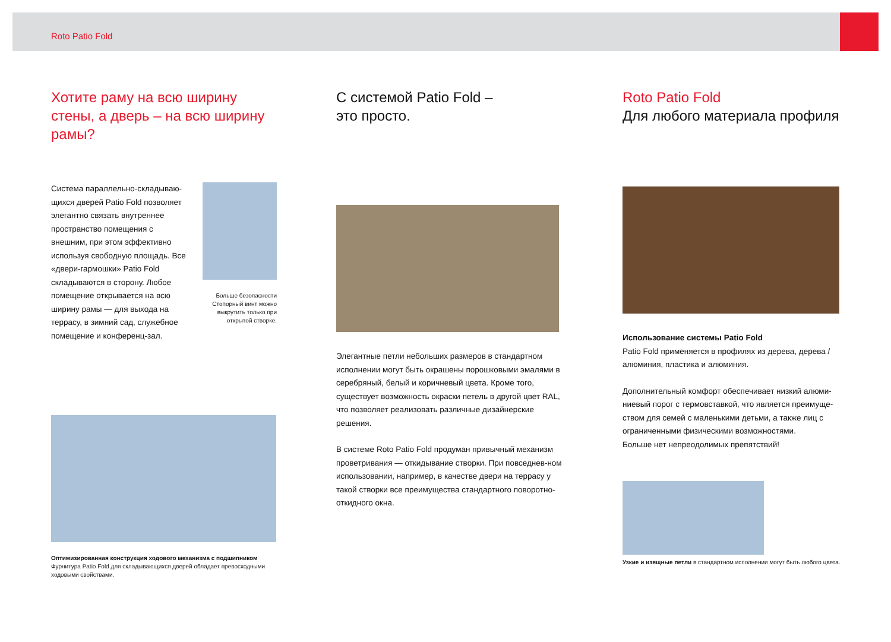Roto Patio Fold
Хотите раму на всю ширину стены, а дверь – на всю ширину рамы?
Система параллельно-складываю-щихся дверей Patio Fold позволяет элегантно связать внутреннее пространство помещения с внешним, при этом эффективно используя свободную площадь. Все «двери-гармошки» Patio Fold складываются в сторону. Любое помещение открывается на всю ширину рамы — для выхода на террасу, в зимний сад, служебное помещение и конференц-зал.
Больше безопасности
Стопорный винт можно выкрутить только при открытой створке.
Оптимизированная конструкция ходового механизма с подшипником
Фурнитура Patio Fold для складывающихся дверей обладает превосходными ходовыми свойствами.
С системой Patio Fold –
это просто.
Элегантные петли небольших размеров в стандартном исполнении могут быть окрашены порошковыми эмалями в серебряный, белый и коричневый цвета. Кроме того, существует возможность окраски петель в другой цвет RAL, что позволяет реализовать различные дизайнерские решения.
В системе Roto Patio Fold продуман привычный механизм проветривания — откидывание створки. При повседнев-ном использовании, например, в качестве двери на террасу у такой створки все преимущества стандартного поворотно-откидного окна.
Roto Patio Fold
Для любого материала профиля
Использование системы Patio Fold
Patio Fold применяется в профилях из дерева, дерева / алюминия, пластика и алюминия.
Дополнительный комфорт обеспечивает низкий алюми-ниевый порог с термовставкой, что является преимуще-ством для семей с маленькими детьми, а также лиц с ограниченными физическими возможностями.
Больше нет непреодолимых препятствий!
Узкие и изящные петли в стандартном исполнении могут быть любого цвета.